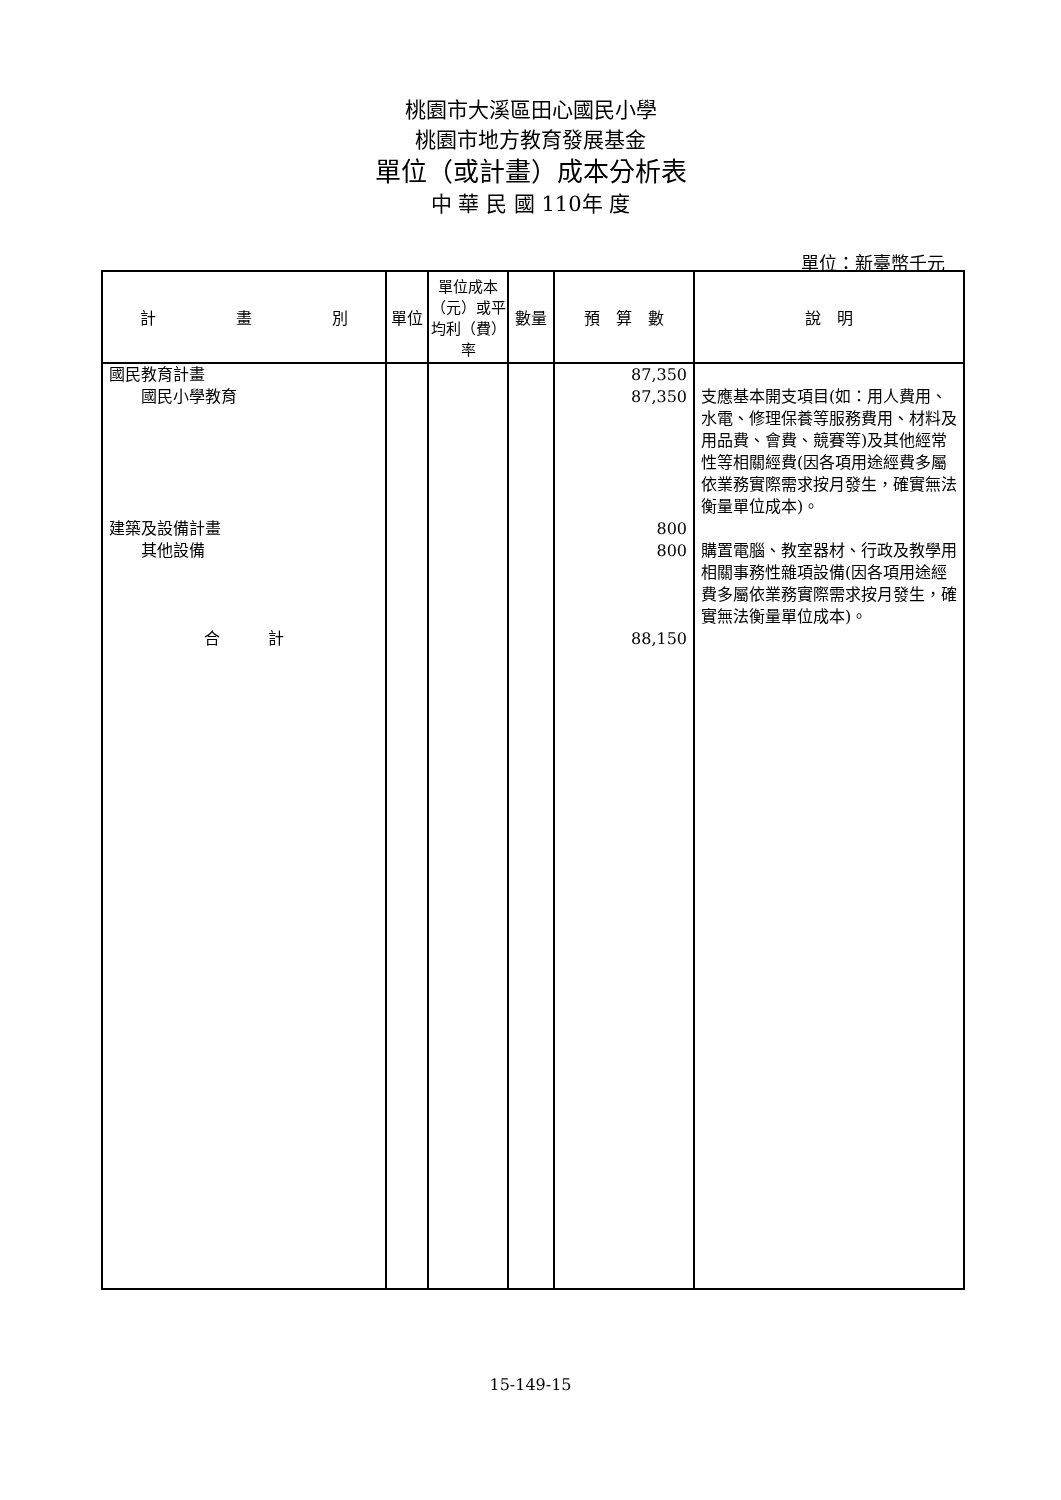桃園市大溪區田心國民小學
桃園市地方教育發展基金
單位（或計畫）成本分析表
中 華 民 國 110年 度
單位：新臺幣千元
| 計 畫 別 | 單位 | 單位成本（元）或平均利（費）率 | 數量 | 預 算 數 | 說 明 |
| --- | --- | --- | --- | --- | --- |
| 國民教育計畫 國民小學教育 | | | | 87,350 87,350 | 支應基本開支項目(如：用人費用、水電、修理保養等服務費用、材料及用品費、會費、競賽等)及其他經常性等相關經費(因各項用途經費多屬依業務實際需求按月發生，確實無法衡量單位成本)。 |
| 建築及設備計畫 其他設備 | | | | 800 800 | 購置電腦、教室器材、行政及教學用相關事務性雜項設備(因各項用途經費多屬依業務實際需求按月發生，確實無法衡量單位成本)。 |
| 合 計 | | | | 88,150 | |
15-149-15